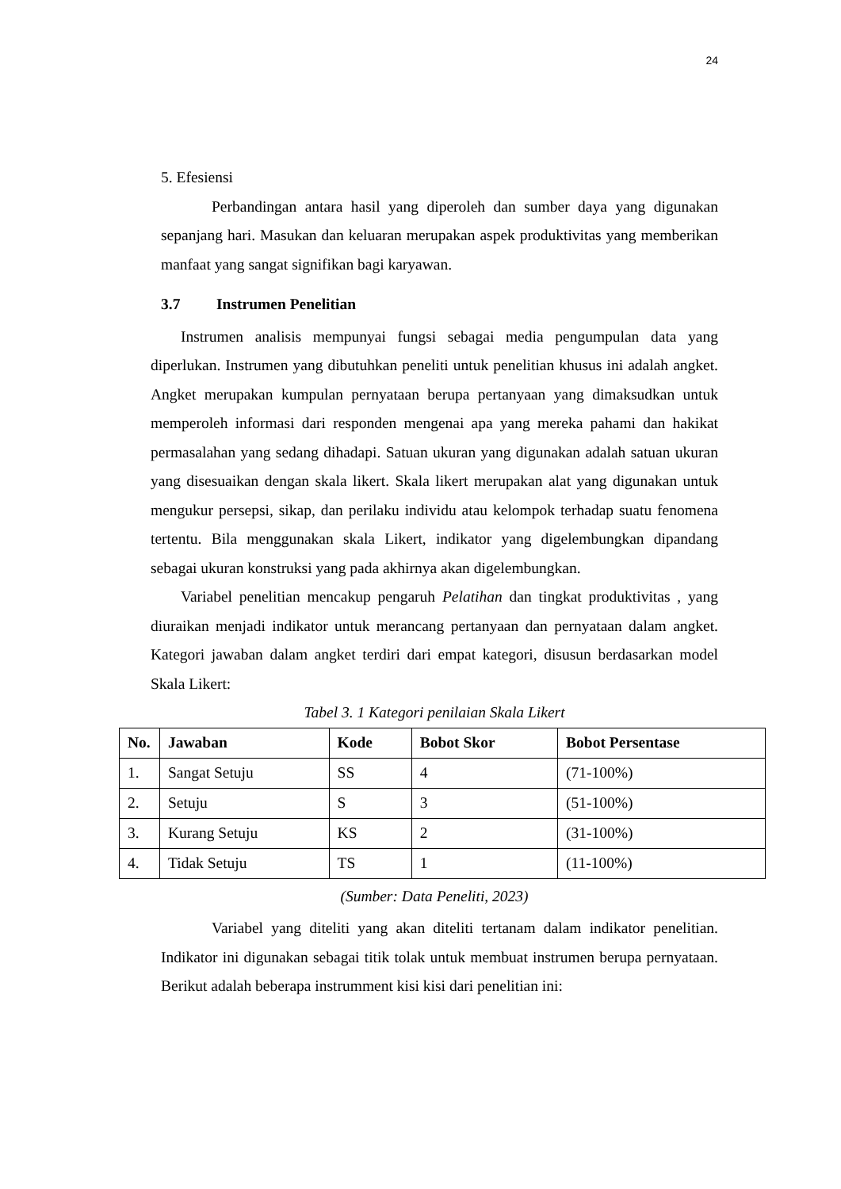24
5. Efesiensi
Perbandingan antara hasil yang diperoleh dan sumber daya yang digunakan sepanjang hari. Masukan dan keluaran merupakan aspek produktivitas yang memberikan manfaat yang sangat signifikan bagi karyawan.
3.7 Instrumen Penelitian
Instrumen analisis mempunyai fungsi sebagai media pengumpulan data yang diperlukan. Instrumen yang dibutuhkan peneliti untuk penelitian khusus ini adalah angket. Angket merupakan kumpulan pernyataan berupa pertanyaan yang dimaksudkan untuk memperoleh informasi dari responden mengenai apa yang mereka pahami dan hakikat permasalahan yang sedang dihadapi. Satuan ukuran yang digunakan adalah satuan ukuran yang disesuaikan dengan skala likert. Skala likert merupakan alat yang digunakan untuk mengukur persepsi, sikap, dan perilaku individu atau kelompok terhadap suatu fenomena tertentu. Bila menggunakan skala Likert, indikator yang digelembungkan dipandang sebagai ukuran konstruksi yang pada akhirnya akan digelembungkan.
Variabel penelitian mencakup pengaruh Pelatihan dan tingkat produktivitas , yang diuraikan menjadi indikator untuk merancang pertanyaan dan pernyataan dalam angket. Kategori jawaban dalam angket terdiri dari empat kategori, disusun berdasarkan model Skala Likert:
Tabel 3. 1 Kategori penilaian Skala Likert
| No. | Jawaban | Kode | Bobot Skor | Bobot Persentase |
| --- | --- | --- | --- | --- |
| 1. | Sangat Setuju | SS | 4 | (71-100%) |
| 2. | Setuju | S | 3 | (51-100%) |
| 3. | Kurang Setuju | KS | 2 | (31-100%) |
| 4. | Tidak Setuju | TS | 1 | (11-100%) |
(Sumber: Data Peneliti, 2023)
Variabel yang diteliti yang akan diteliti tertanam dalam indikator penelitian. Indikator ini digunakan sebagai titik tolak untuk membuat instrumen berupa pernyataan. Berikut adalah beberapa instrumment kisi kisi dari penelitian ini: